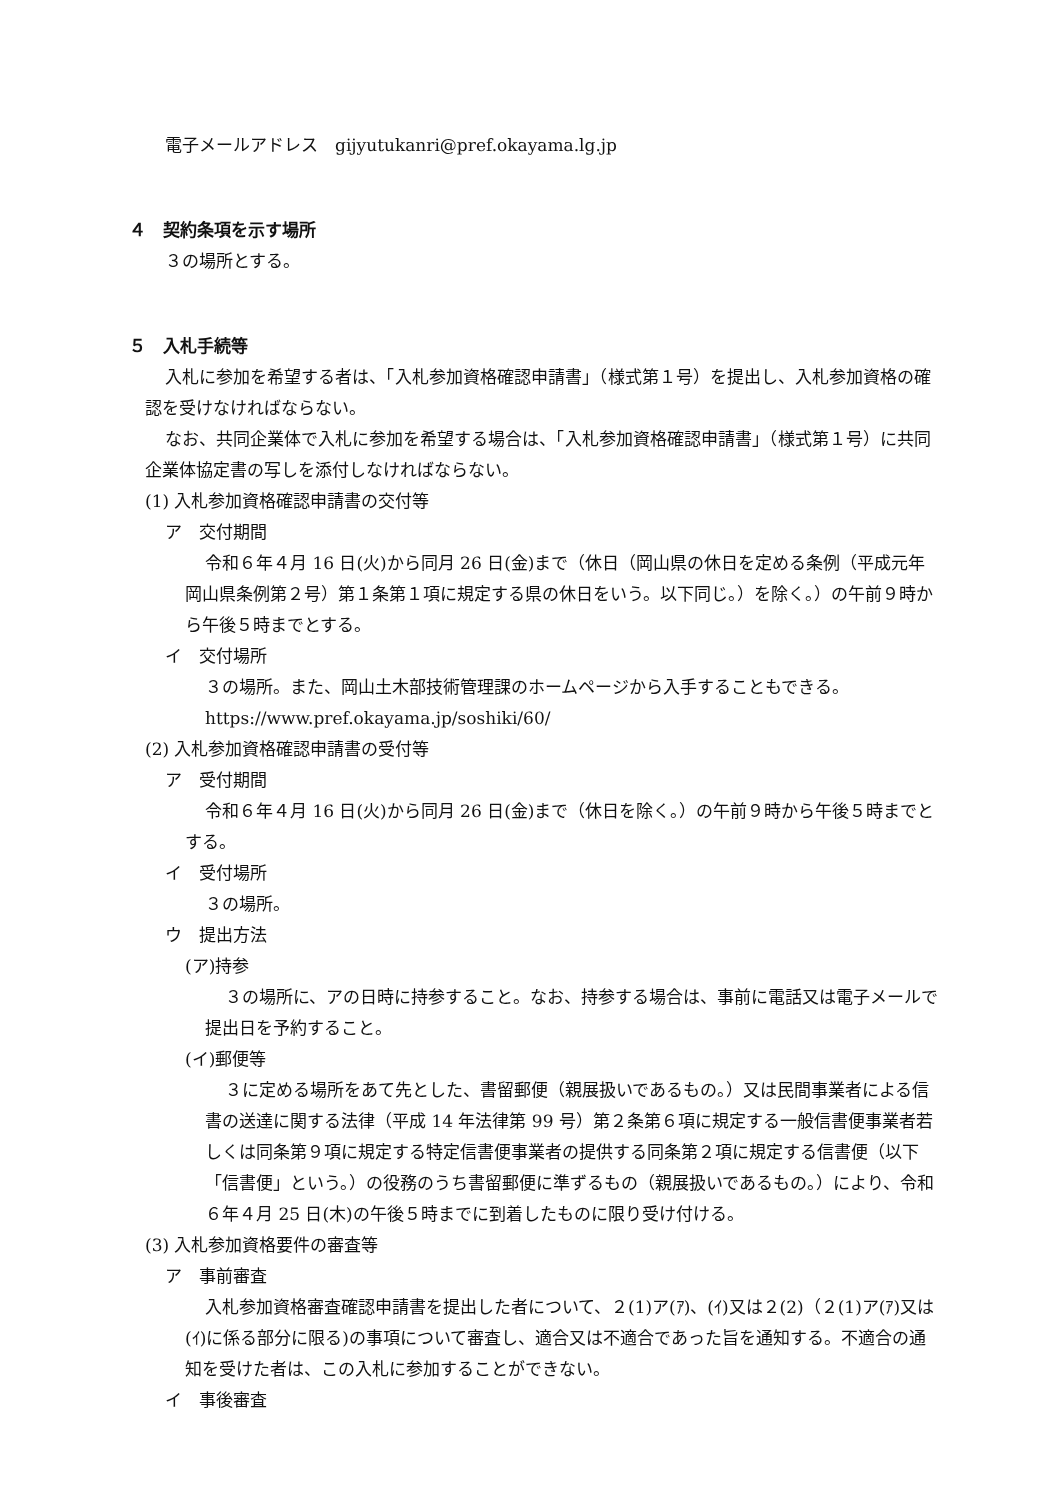電子メールアドレス　gijyutukanri@pref.okayama.lg.jp
４　契約条項を示す場所
３の場所とする。
５　入札手続等
入札に参加を希望する者は、「入札参加資格確認申請書」（様式第１号）を提出し、入札参加資格の確認を受けなければならない。
なお、共同企業体で入札に参加を希望する場合は、「入札参加資格確認申請書」（様式第１号）に共同企業体協定書の写しを添付しなければならない。
(1) 入札参加資格確認申請書の交付等
ア　交付期間
令和６年４月 16 日(火)から同月 26 日(金)まで（休日（岡山県の休日を定める条例（平成元年岡山県条例第２号）第１条第１項に規定する県の休日をいう。以下同じ。）を除く。）の午前９時から午後５時までとする。
イ　交付場所
３の場所。また、岡山土木部技術管理課のホームページから入手することもできる。
https://www.pref.okayama.jp/soshiki/60/
(2) 入札参加資格確認申請書の受付等
ア　受付期間
令和６年４月 16 日(火)から同月 26 日(金)まで（休日を除く。）の午前９時から午後５時までとする。
イ　受付場所
３の場所。
ウ　提出方法
(ア)持参
３の場所に、アの日時に持参すること。なお、持参する場合は、事前に電話又は電子メールで提出日を予約すること。
(イ)郵便等
３に定める場所をあて先とした、書留郵便（親展扱いであるもの。）又は民間事業者による信書の送達に関する法律（平成 14 年法律第 99 号）第２条第６項に規定する一般信書便事業者若しくは同条第９項に規定する特定信書便事業者の提供する同条第２項に規定する信書便（以下「信書便」という。）の役務のうち書留郵便に準ずるもの（親展扱いであるもの。）により、令和６年４月 25 日(木)の午後５時までに到着したものに限り受け付ける。
(3) 入札参加資格要件の審査等
ア　事前審査
入札参加資格審査確認申請書を提出した者について、２(1)ア(ｱ)、(ｲ)又は２(2)（２(1)ア(ｱ)又は(ｲ)に係る部分に限る)の事項について審査し、適合又は不適合であった旨を通知する。不適合の通知を受けた者は、この入札に参加することができない。
イ　事後審査